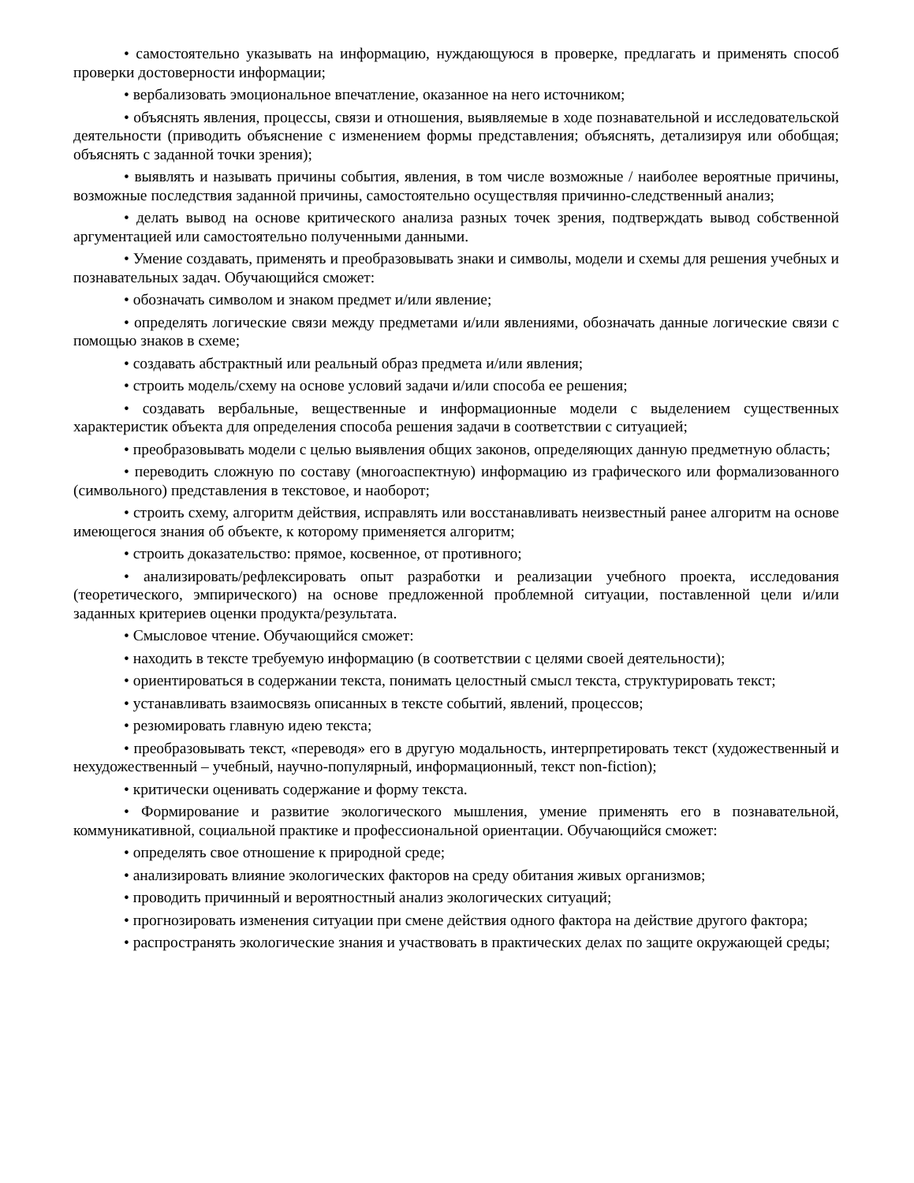• самостоятельно указывать на информацию, нуждающуюся в проверке, предлагать и применять способ проверки достоверности информации;
• вербализовать эмоциональное впечатление, оказанное на него источником;
• объяснять явления, процессы, связи и отношения, выявляемые в ходе познавательной и исследовательской деятельности (приводить объяснение с изменением формы представления; объяснять, детализируя или обобщая; объяснять с заданной точки зрения);
• выявлять и называть причины события, явления, в том числе возможные / наиболее вероятные причины, возможные последствия заданной причины, самостоятельно осуществляя причинно-следственный анализ;
• делать вывод на основе критического анализа разных точек зрения, подтверждать вывод собственной аргументацией или самостоятельно полученными данными.
• Умение создавать, применять и преобразовывать знаки и символы, модели и схемы для решения учебных и познавательных задач. Обучающийся сможет:
• обозначать символом и знаком предмет и/или явление;
• определять логические связи между предметами и/или явлениями, обозначать данные логические связи с помощью знаков в схеме;
• создавать абстрактный или реальный образ предмета и/или явления;
• строить модель/схему на основе условий задачи и/или способа ее решения;
• создавать вербальные, вещественные и информационные модели с выделением существенных характеристик объекта для определения способа решения задачи в соответствии с ситуацией;
• преобразовывать модели с целью выявления общих законов, определяющих данную предметную область;
• переводить сложную по составу (многоаспектную) информацию из графического или формализованного (символьного) представления в текстовое, и наоборот;
• строить схему, алгоритм действия, исправлять или восстанавливать неизвестный ранее алгоритм на основе имеющегося знания об объекте, к которому применяется алгоритм;
• строить доказательство: прямое, косвенное, от противного;
• анализировать/рефлексировать опыт разработки и реализации учебного проекта, исследования (теоретического, эмпирического) на основе предложенной проблемной ситуации, поставленной цели и/или заданных критериев оценки продукта/результата.
• Смысловое чтение. Обучающийся сможет:
• находить в тексте требуемую информацию (в соответствии с целями своей деятельности);
• ориентироваться в содержании текста, понимать целостный смысл текста, структурировать текст;
• устанавливать взаимосвязь описанных в тексте событий, явлений, процессов;
• резюмировать главную идею текста;
• преобразовывать текст, «переводя» его в другую модальность, интерпретировать текст (художественный и нехудожественный – учебный, научно-популярный, информационный, текст non-fiction);
• критически оценивать содержание и форму текста.
• Формирование и развитие экологического мышления, умение применять его в познавательной, коммуникативной, социальной практике и профессиональной ориентации. Обучающийся сможет:
• определять свое отношение к природной среде;
• анализировать влияние экологических факторов на среду обитания живых организмов;
• проводить причинный и вероятностный анализ экологических ситуаций;
• прогнозировать изменения ситуации при смене действия одного фактора на действие другого фактора;
• распространять экологические знания и участвовать в практических делах по защите окружающей среды;